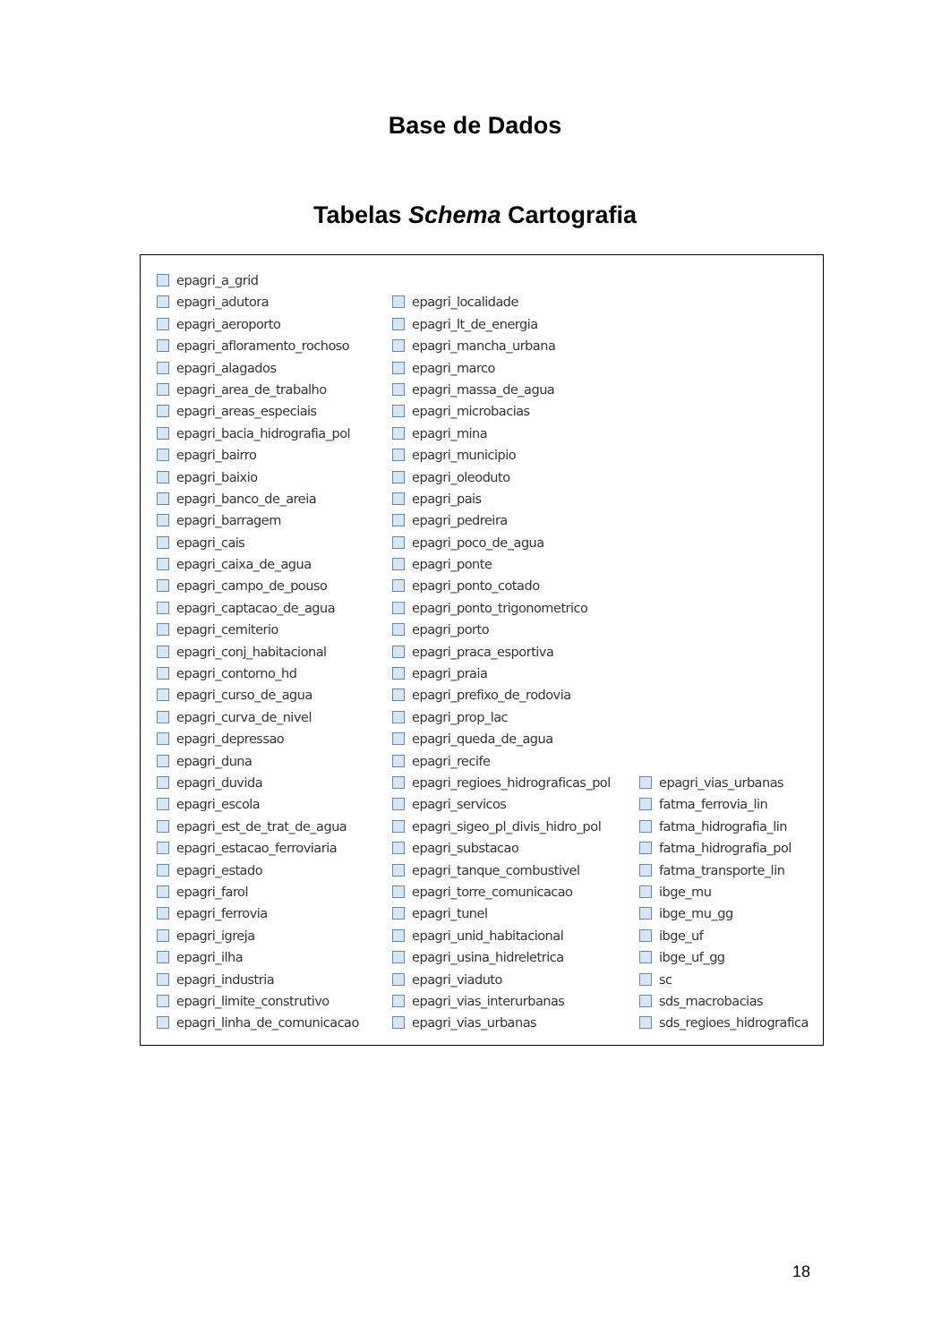Base de Dados
Tabelas Schema Cartografia
epagri_a_grid
epagri_adutora
epagri_aeroporto
epagri_afloramento_rochoso
epagri_alagados
epagri_area_de_trabalho
epagri_areas_especiais
epagri_bacia_hidrografia_pol
epagri_bairro
epagri_baixio
epagri_banco_de_areia
epagri_barragem
epagri_cais
epagri_caixa_de_agua
epagri_campo_de_pouso
epagri_captacao_de_agua
epagri_cemiterio
epagri_conj_habitacional
epagri_contorno_hd
epagri_curso_de_agua
epagri_curva_de_nivel
epagri_depressao
epagri_duna
epagri_duvida
epagri_escola
epagri_est_de_trat_de_agua
epagri_estacao_ferroviaria
epagri_estado
epagri_farol
epagri_ferrovia
epagri_igreja
epagri_ilha
epagri_industria
epagri_limite_construtivo
epagri_linha_de_comunicacao
epagri_localidade
epagri_lt_de_energia
epagri_mancha_urbana
epagri_marco
epagri_massa_de_agua
epagri_microbacias
epagri_mina
epagri_municipio
epagri_oleoduto
epagri_pais
epagri_pedreira
epagri_poco_de_agua
epagri_ponte
epagri_ponto_cotado
epagri_ponto_trigonometrico
epagri_porto
epagri_praca_esportiva
epagri_praia
epagri_prefixo_de_rodovia
epagri_prop_lac
epagri_queda_de_agua
epagri_recife
epagri_regioes_hidrograficas_pol
epagri_servicos
epagri_sigeo_pl_divis_hidro_pol
epagri_substacao
epagri_tanque_combustivel
epagri_torre_comunicacao
epagri_tunel
epagri_unid_habitacional
epagri_usina_hidreletrica
epagri_viaduto
epagri_vias_interurbanas
epagri_vias_urbanas
epagri_vias_urbanas
fatma_ferrovia_lin
fatma_hidrografia_lin
fatma_hidrografia_pol
fatma_transporte_lin
ibge_mu
ibge_mu_gg
ibge_uf
ibge_uf_gg
sc
sds_macrobacias
sds_regioes_hidrografica
18